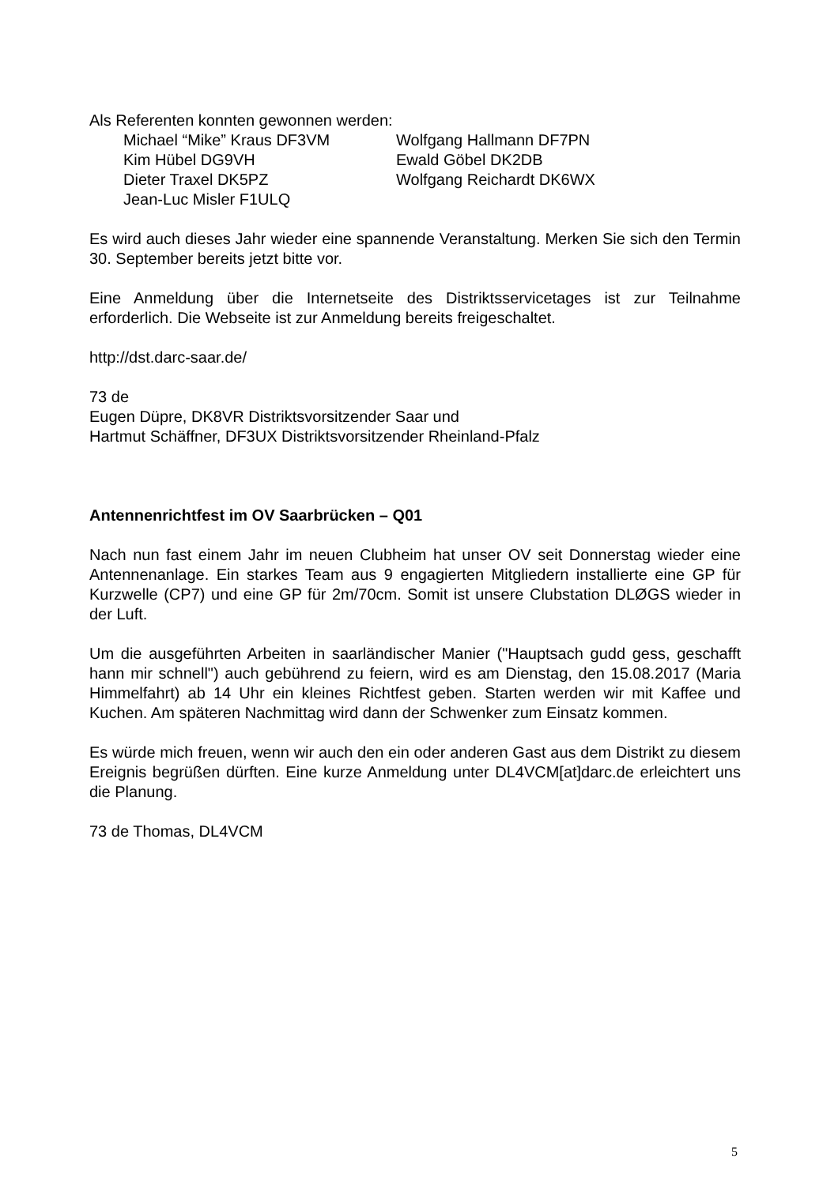Als Referenten konnten gewonnen werden:
Michael “Mike” Kraus DF3VM
Wolfgang Hallmann DF7PN
Kim Hübel DG9VH
Ewald Göbel DK2DB
Dieter Traxel DK5PZ
Wolfgang Reichardt DK6WX
Jean-Luc Misler F1ULQ
Es wird auch dieses Jahr wieder eine spannende Veranstaltung. Merken Sie sich den Termin 30. September bereits jetzt bitte vor.
Eine Anmeldung über die Internetseite des Distriktsservicetages ist zur Teilnahme erforderlich. Die Webseite ist zur Anmeldung bereits freigeschaltet.
http://dst.darc-saar.de/
73 de
Eugen Düpre, DK8VR Distriktsvorsitzender Saar und
Hartmut Schäffner, DF3UX Distriktsvorsitzender Rheinland-Pfalz
Antennenrichtfest im OV Saarbrücken – Q01
Nach nun fast einem Jahr im neuen Clubheim hat unser OV seit Donnerstag wieder eine Antennenanlage. Ein starkes Team aus 9 engagierten Mitgliedern installierte eine GP für Kurzwelle (CP7) und eine GP für 2m/70cm. Somit ist unsere Clubstation DLØGS wieder in der Luft.
Um die ausgeführten Arbeiten in saarländischer Manier ("Hauptsach gudd gess, geschafft hann mir schnell") auch gebührend zu feiern, wird es am Dienstag, den 15.08.2017 (Maria Himmelfahrt) ab 14 Uhr ein kleines Richtfest geben. Starten werden wir mit Kaffee und Kuchen. Am späteren Nachmittag wird dann der Schwenker zum Einsatz kommen.
Es würde mich freuen, wenn wir auch den ein oder anderen Gast aus dem Distrikt zu diesem Ereignis begrüßen dürften. Eine kurze Anmeldung unter DL4VCM[at]darc.de erleichtert uns die Planung.
73 de Thomas, DL4VCM
5